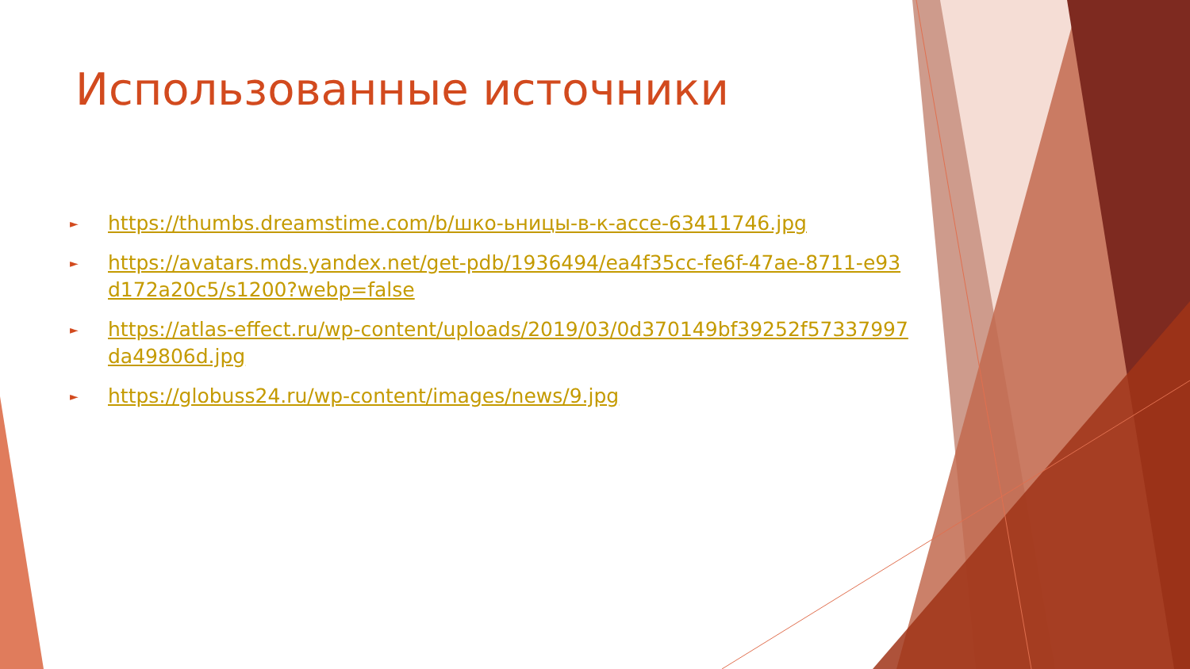Использованные источники
► https://thumbs.dreamstime.com/b/шко-ьницы-в-к-acce-63411746.jpg
► https://avatars.mds.yandex.net/get-pdb/1936494/ea4f35cc-fe6f-47ae-8711-e93d172a20c5/s1200?webp=false
► https://atlas-effect.ru/wp-content/uploads/2019/03/0d370149bf39252f57337997da49806d.jpg
► https://globuss24.ru/wp-content/images/news/9.jpg